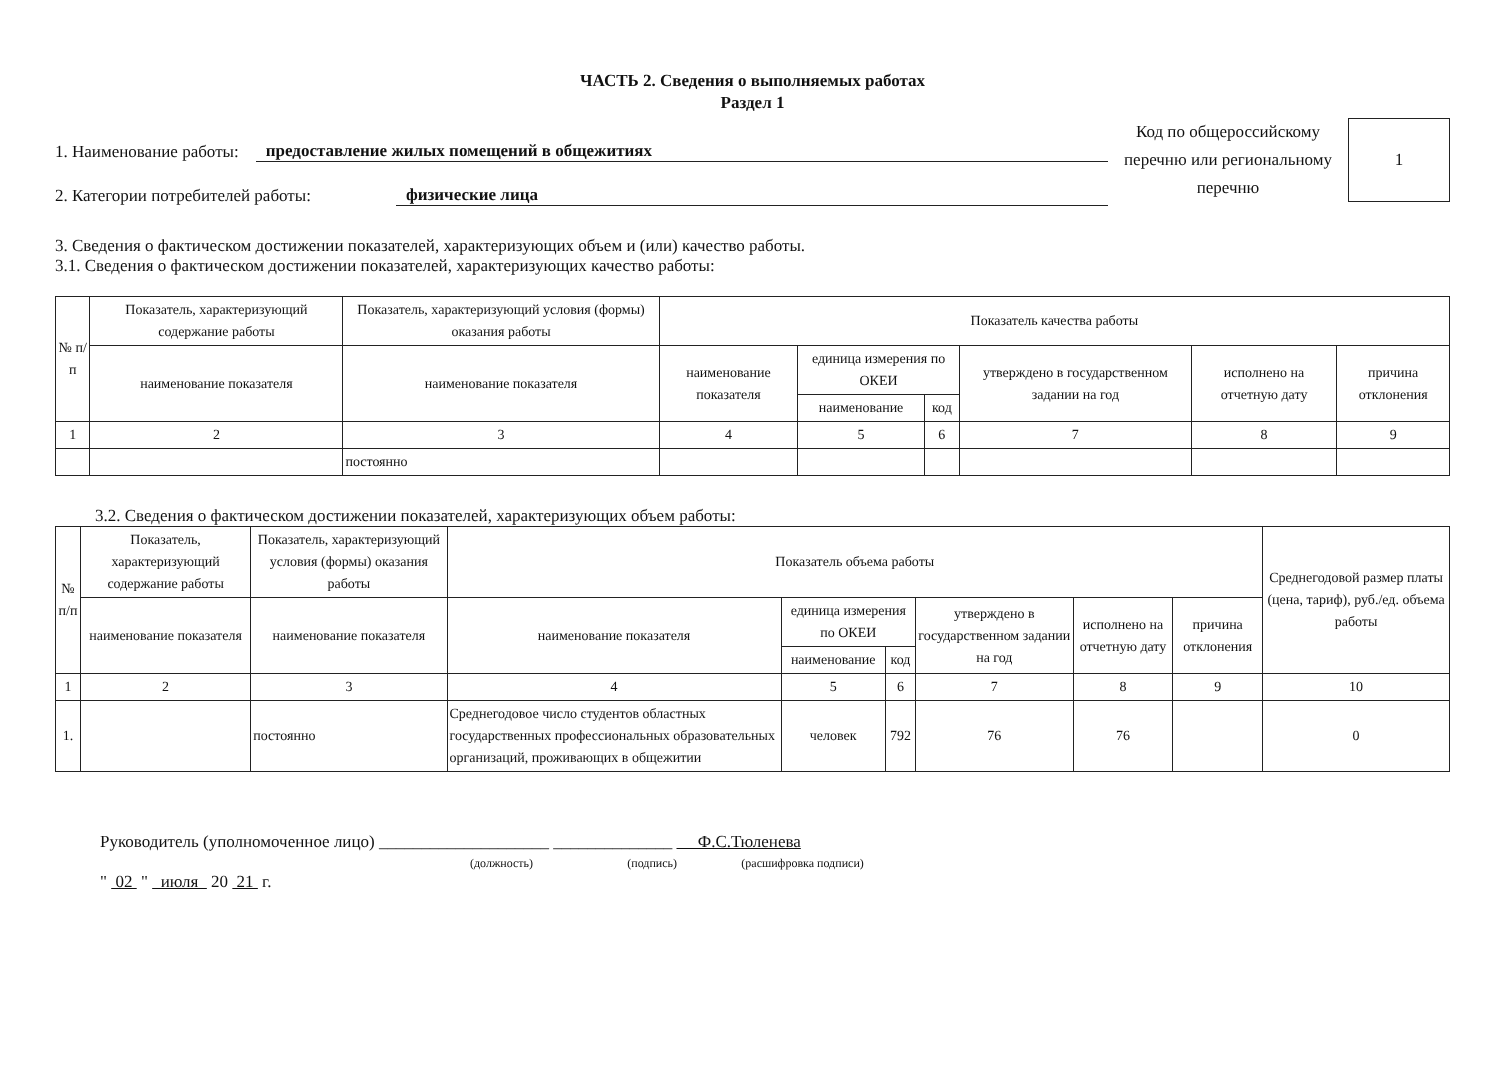ЧАСТЬ 2. Сведения о выполняемых работах
Раздел 1
1. Наименование работы: предоставление жилых помещений в общежитиях
2. Категории потребителей работы: физические лица
Код по общероссийскому перечню или региональному перечню
1
3. Сведения о фактическом достижении показателей, характеризующих объем и (или) качество работы.
3.1. Сведения о фактическом достижении показателей, характеризующих качество работы:
| № п/п | Показатель, характеризующий содержание работы | Показатель, характеризующий условия (формы) оказания работы | Показатель качества работы | | | | | |
| --- | --- | --- | --- | --- | --- | --- | --- | --- |
| | наименование показателя | наименование показателя | наименование показателя | единица измерения по ОКЕИ | | утверждено в государственном задании на год | исполнено на отчетную дату | причина отклонения |
| | | | | наименование | код | | | |
| 1 | 2 | 3 | 4 | 5 | 6 | 7 | 8 | 9 |
| | | постоянно | | | | | | |
3.2. Сведения о фактическом достижении показателей, характеризующих объем работы:
| № п/п | Показатель, характеризующий содержание работы | Показатель, характеризующий условия (формы) оказания работы | Показатель объема работы | | | | | | Среднегодовой размер платы (цена, тариф), руб./ед. объема работы |
| --- | --- | --- | --- | --- | --- | --- | --- | --- | --- |
| | наименование показателя | наименование показателя | наименование показателя | единица измерения по ОКЕИ | | утверждено в государственном задании на год | исполнено на отчетную дату | причина отклонения | |
| | | | | наименование | код | | | | |
| 1 | 2 | 3 | 4 | 5 | 6 | 7 | 8 | 9 | 10 |
| 1. | | постоянно | Среднегодовое число студентов областных государственных профессиональных образовательных организаций, проживающих в общежитии | человек | 792 | 76 | 76 | | 0 |
Руководитель (уполномоченное лицо) ____________________ ______________ Ф.С.Тюленева
(должность) (подпись) (расшифровка подписи)
" 02 " июля 20 21 г.